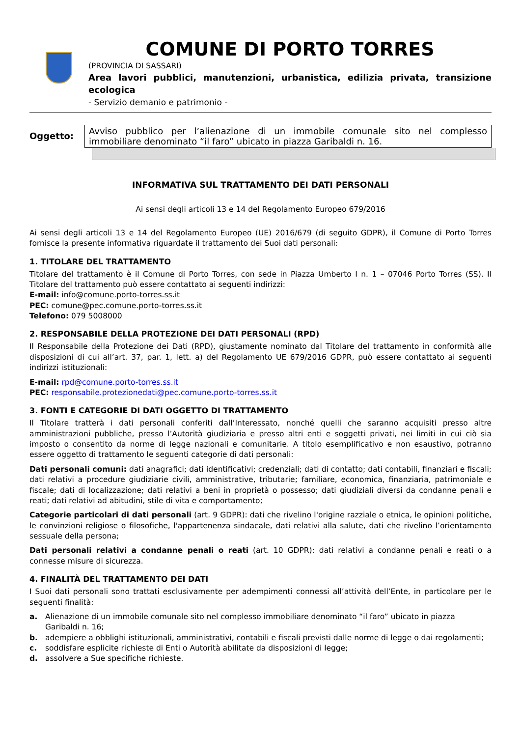COMUNE DI PORTO TORRES
(PROVINCIA DI SASSARI)
Area lavori pubblici, manutenzioni, urbanistica, edilizia privata, transizione ecologica
- Servizio demanio e patrimonio -
Oggetto:
Avviso pubblico per l’alienazione di un immobile comunale sito nel complesso immobiliare denominato “il faro” ubicato in piazza Garibaldi n. 16.
INFORMATIVA SUL TRATTAMENTO DEI DATI PERSONALI
Ai sensi degli articoli 13 e 14 del Regolamento Europeo 679/2016
Ai sensi degli articoli 13 e 14 del Regolamento Europeo (UE) 2016/679 (di seguito GDPR), il Comune di Porto Torres fornisce la presente informativa riguardate il trattamento dei Suoi dati personali:
1. TITOLARE DEL TRATTAMENTO
Titolare del trattamento è il Comune di Porto Torres, con sede in Piazza Umberto I n. 1 – 07046 Porto Torres (SS). Il Titolare del trattamento può essere contattato ai seguenti indirizzi:
E-mail: info@comune.porto-torres.ss.it
PEC: comune@pec.comune.porto-torres.ss.it
Telefono: 079 5008000
2. RESPONSABILE DELLA PROTEZIONE DEI DATI PERSONALI (RPD)
Il Responsabile della Protezione dei Dati (RPD), giustamente nominato dal Titolare del trattamento in conformità alle disposizioni di cui all’art. 37, par. 1, lett. a) del Regolamento UE 679/2016 GDPR, può essere contattato ai seguenti indirizzi istituzionali:
E-mail: rpd@comune.porto-torres.ss.it
PEC: responsabile.protezionedati@pec.comune.porto-torres.ss.it
3. FONTI E CATEGORIE DI DATI OGGETTO DI TRATTAMENTO
Il Titolare tratterà i dati personali conferiti dall’Interessato, nonché quelli che saranno acquisiti presso altre amministrazioni pubbliche, presso l’Autorità giudiziaria e presso altri enti e soggetti privati, nei limiti in cui ciò sia imposto o consentito da norme di legge nazionali e comunitarie. A titolo esemplificativo e non esaustivo, potranno essere oggetto di trattamento le seguenti categorie di dati personali:
Dati personali comuni: dati anagrafici; dati identificativi; credenziali; dati di contatto; dati contabili, finanziari e fiscali; dati relativi a procedure giudiziarie civili, amministrative, tributarie; familiare, economica, finanziaria, patrimoniale e fiscale; dati di localizzazione; dati relativi a beni in proprietà o possesso; dati giudiziali diversi da condanne penali e reati; dati relativi ad abitudini, stile di vita e comportamento;
Categorie particolari di dati personali (art. 9 GDPR): dati che rivelino l'origine razziale o etnica, le opinioni politiche, le convinzioni religiose o filosofiche, l'appartenenza sindacale, dati relativi alla salute, dati che rivelino l’orientamento sessuale della persona;
Dati personali relativi a condanne penali o reati (art. 10 GDPR): dati relativi a condanne penali e reati o a connesse misure di sicurezza.
4. FINALITÀ DEL TRATTAMENTO DEI DATI
I Suoi dati personali sono trattati esclusivamente per adempimenti connessi all’attività dell’Ente, in particolare per le seguenti finalità:
a. Alienazione di un immobile comunale sito nel complesso immobiliare denominato “il faro” ubicato in piazza Garibaldi n. 16;
b. adempiere a obblighi istituzionali, amministrativi, contabili e fiscali previsti dalle norme di legge o dai regolamenti;
c. soddisfare esplicite richieste di Enti o Autorità abilitate da disposizioni di legge;
d. assolvere a Sue specifiche richieste.